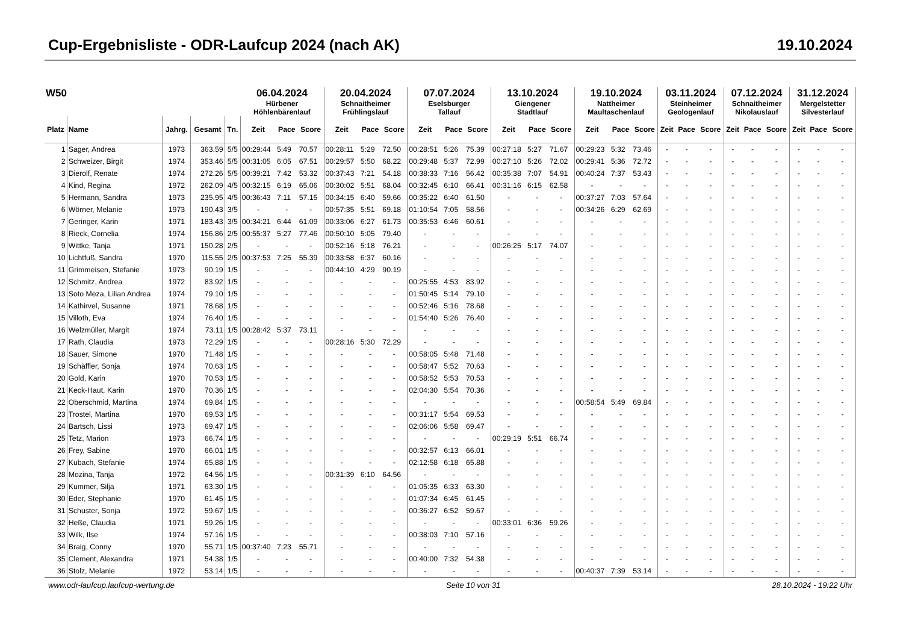Cup-Ergebnisliste - ODR-Laufcup 2024 (nach AK) 19.10.2024
| W50 | | | | | 06.04.2024 Hürbener Höhlenbärenlauf | | | 20.04.2024 Schnaitheimer Frühlingslauf | | | 07.07.2024 Eselsburger Tallauf | | | 13.10.2024 Giengener Stadtlauf | | | 19.10.2024 Nattheimer Maultaschenlauf | | | 03.11.2024 Steinheimer Geologenlauf | | | 07.12.2024 Schnaitheimer Nikolauslauf | | | 31.12.2024 Mergelstetter Silvesterlauf | | |
| --- | --- | --- | --- | --- | --- | --- | --- | --- | --- | --- | --- | --- | --- | --- | --- | --- | --- | --- | --- | --- | --- | --- | --- | --- | --- | --- | --- | --- |
| Platz | Name | Jahrg. | Gesamt | Tn. | Zeit | Pace | Score | Zeit | Pace | Score | Zeit | Pace | Score | Zeit | Pace | Score | Zeit | Pace | Score | Zeit | Pace | Score | Zeit | Pace | Score | Zeit | Pace | Score |
| 1 | Sager, Andrea | 1973 | 363.59 | 5/5 | 00:29:44 | 5:49 | 70.57 | 00:28:11 | 5:29 | 72.50 | 00:28:51 | 5:26 | 75.39 | 00:27:18 | 5:27 | 71.67 | 00:29:23 | 5:32 | 73.46 | - | - | - | - | - | - | - | - | - |
| 2 | Schweizer, Birgit | 1974 | 353.46 | 5/5 | 00:31:05 | 6:05 | 67.51 | 00:29:57 | 5:50 | 68.22 | 00:29:48 | 5:37 | 72.99 | 00:27:10 | 5:26 | 72.02 | 00:29:41 | 5:36 | 72.72 | - | - | - | - | - | - | - | - | - |
| 3 | Dierolf, Renate | 1974 | 272.26 | 5/5 | 00:39:21 | 7:42 | 53.32 | 00:37:43 | 7:21 | 54.18 | 00:38:33 | 7:16 | 56.42 | 00:35:38 | 7:07 | 54.91 | 00:40:24 | 7:37 | 53.43 | - | - | - | - | - | - | - | - | - |
| 4 | Kind, Regina | 1972 | 262.09 | 4/5 | 00:32:15 | 6:19 | 65.06 | 00:30:02 | 5:51 | 68.04 | 00:32:45 | 6:10 | 66.41 | 00:31:16 | 6:15 | 62.58 | - | - | - | - | - | - | - | - | - | - | - | - |
| 5 | Hermann, Sandra | 1973 | 235.95 | 4/5 | 00:36:43 | 7:11 | 57.15 | 00:34:15 | 6:40 | 59.66 | 00:35:22 | 6:40 | 61.50 | - | - | - | 00:37:27 | 7:03 | 57.64 | - | - | - | - | - | - | - | - | - |
| 6 | Wörner, Melanie | 1973 | 190.43 | 3/5 | - | - | - | 00:57:35 | 5:51 | 69.18 | 01:10:54 | 7:05 | 58.56 | - | - | - | 00:34:26 | 6:29 | 62.69 | - | - | - | - | - | - | - | - | - |
| 7 | Geringer, Karin | 1971 | 183.43 | 3/5 | 00:34:21 | 6:44 | 61.09 | 00:33:06 | 6:27 | 61.73 | 00:35:53 | 6:46 | 60.61 | - | - | - | - | - | - | - | - | - | - | - | - | - | - | - |
| 8 | Rieck, Cornelia | 1974 | 156.86 | 2/5 | 00:55:37 | 5:27 | 77.46 | 00:50:10 | 5:05 | 79.40 | - | - | - | - | - | - | - | - | - | - | - | - | - | - | - | - | - | - |
| 9 | Wittke, Tanja | 1971 | 150.28 | 2/5 | - | - | - | 00:52:16 | 5:18 | 76.21 | - | - | - | 00:26:25 | 5:17 | 74.07 | - | - | - | - | - | - | - | - | - | - | - | - |
| 10 | Lichtfuß, Sandra | 1970 | 115.55 | 2/5 | 00:37:53 | 7:25 | 55.39 | 00:33:58 | 6:37 | 60.16 | - | - | - | - | - | - | - | - | - | - | - | - | - | - | - | - | - | - |
| 11 | Grimmeisen, Stefanie | 1973 | 90.19 | 1/5 | - | - | - | 00:44:10 | 4:29 | 90.19 | - | - | - | - | - | - | - | - | - | - | - | - | - | - | - | - | - | - |
| 12 | Schmitz, Andrea | 1972 | 83.92 | 1/5 | - | - | - | - | - | - | 00:25:55 | 4:53 | 83.92 | - | - | - | - | - | - | - | - | - | - | - | - | - | - | - |
| 13 | Soto Meza, Lilian Andrea | 1974 | 79.10 | 1/5 | - | - | - | - | - | - | 01:50:45 | 5:14 | 79.10 | - | - | - | - | - | - | - | - | - | - | - | - | - | - | - |
| 14 | Kathirvel, Susanne | 1971 | 78.68 | 1/5 | - | - | - | - | - | - | 00:52:46 | 5:16 | 78.68 | - | - | - | - | - | - | - | - | - | - | - | - | - | - | - |
| 15 | Villoth, Eva | 1974 | 76.40 | 1/5 | - | - | - | - | - | - | 01:54:40 | 5:26 | 76.40 | - | - | - | - | - | - | - | - | - | - | - | - | - | - | - |
| 16 | Welzmüller, Margit | 1974 | 73.11 | 1/5 | 00:28:42 | 5:37 | 73.11 | - | - | - | - | - | - | - | - | - | - | - | - | - | - | - | - | - | - | - | - | - |
| 17 | Rath, Claudia | 1973 | 72.29 | 1/5 | - | - | - | 00:28:16 | 5:30 | 72.29 | - | - | - | - | - | - | - | - | - | - | - | - | - | - | - | - | - | - |
| 18 | Sauer, Simone | 1970 | 71.48 | 1/5 | - | - | - | - | - | - | 00:58:05 | 5:48 | 71.48 | - | - | - | - | - | - | - | - | - | - | - | - | - | - | - |
| 19 | Schäffler, Sonja | 1974 | 70.63 | 1/5 | - | - | - | - | - | - | 00:58:47 | 5:52 | 70.63 | - | - | - | - | - | - | - | - | - | - | - | - | - | - | - |
| 20 | Gold, Karin | 1970 | 70.53 | 1/5 | - | - | - | - | - | - | 00:58:52 | 5:53 | 70.53 | - | - | - | - | - | - | - | - | - | - | - | - | - | - | - |
| 21 | Keck-Haut, Karin | 1970 | 70.36 | 1/5 | - | - | - | - | - | - | 02:04:30 | 5:54 | 70.36 | - | - | - | - | - | - | - | - | - | - | - | - | - | - | - |
| 22 | Oberschmid, Martina | 1974 | 69.84 | 1/5 | - | - | - | - | - | - | - | - | - | - | - | - | 00:58:54 | 5:49 | 69.84 | - | - | - | - | - | - | - | - | - |
| 23 | Trostel, Martina | 1970 | 69.53 | 1/5 | - | - | - | - | - | - | 00:31:17 | 5:54 | 69.53 | - | - | - | - | - | - | - | - | - | - | - | - | - | - | - |
| 24 | Bartsch, Lissi | 1973 | 69.47 | 1/5 | - | - | - | - | - | - | 02:06:06 | 5:58 | 69.47 | - | - | - | - | - | - | - | - | - | - | - | - | - | - | - |
| 25 | Tetz, Marion | 1973 | 66.74 | 1/5 | - | - | - | - | - | - | - | - | - | 00:29:19 | 5:51 | 66.74 | - | - | - | - | - | - | - | - | - | - | - | - |
| 26 | Frey, Sabine | 1970 | 66.01 | 1/5 | - | - | - | - | - | - | 00:32:57 | 6:13 | 66.01 | - | - | - | - | - | - | - | - | - | - | - | - | - | - | - |
| 27 | Kubach, Stefanie | 1974 | 65.88 | 1/5 | - | - | - | - | - | - | 02:12:58 | 6:18 | 65.88 | - | - | - | - | - | - | - | - | - | - | - | - | - | - | - |
| 28 | Mozina, Tanja | 1972 | 64.56 | 1/5 | - | - | - | 00:31:39 | 6:10 | 64.56 | - | - | - | - | - | - | - | - | - | - | - | - | - | - | - | - | - | - |
| 29 | Kummer, Silja | 1971 | 63.30 | 1/5 | - | - | - | - | - | - | 01:05:35 | 6:33 | 63.30 | - | - | - | - | - | - | - | - | - | - | - | - | - | - | - |
| 30 | Eder, Stephanie | 1970 | 61.45 | 1/5 | - | - | - | - | - | - | 01:07:34 | 6:45 | 61.45 | - | - | - | - | - | - | - | - | - | - | - | - | - | - | - |
| 31 | Schuster, Sonja | 1972 | 59.67 | 1/5 | - | - | - | - | - | - | 00:36:27 | 6:52 | 59.67 | - | - | - | - | - | - | - | - | - | - | - | - | - | - | - |
| 32 | Heße, Claudia | 1971 | 59.26 | 1/5 | - | - | - | - | - | - | - | - | - | 00:33:01 | 6:36 | 59.26 | - | - | - | - | - | - | - | - | - | - | - | - |
| 33 | Wilk, Ilse | 1974 | 57.16 | 1/5 | - | - | - | - | - | - | 00:38:03 | 7:10 | 57.16 | - | - | - | - | - | - | - | - | - | - | - | - | - | - | - |
| 34 | Braig, Conny | 1970 | 55.71 | 1/5 | 00:37:40 | 7:23 | 55.71 | - | - | - | - | - | - | - | - | - | - | - | - | - | - | - | - | - | - | - | - | - |
| 35 | Clement, Alexandra | 1971 | 54.38 | 1/5 | - | - | - | - | - | - | 00:40:00 | 7:32 | 54.38 | - | - | - | - | - | - | - | - | - | - | - | - | - | - | - |
| 36 | Stolz, Melanie | 1972 | 53.14 | 1/5 | - | - | - | - | - | - | - | - | - | - | - | - | 00:40:37 | 7:39 | 53.14 | - | - | - | - | - | - | - | - | - |
www.odr-laufcup.laufcup-wertung.de Seite 10 von 31 28.10.2024 - 19:22 Uhr